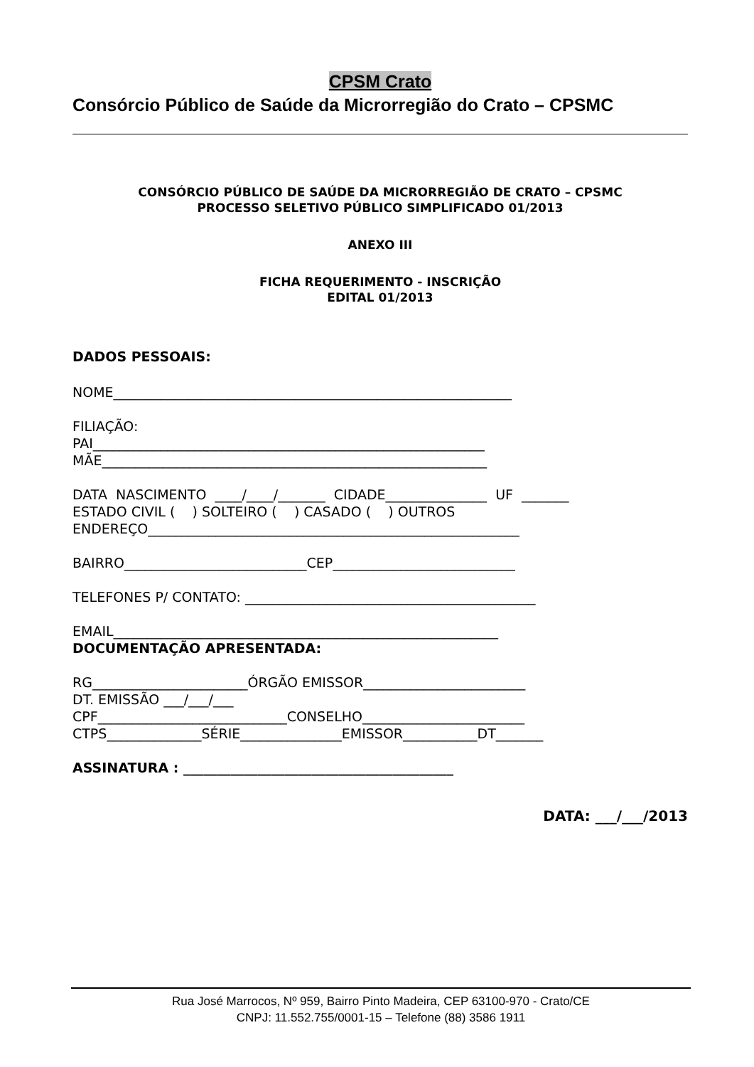CPSM Crato
Consórcio Público de Saúde da Microrregião do Crato – CPSMC
CONSÓRCIO PÚBLICO DE SAÚDE DA MICRORREGIÃO DE CRATO – CPSMC
PROCESSO SELETIVO PÚBLICO SIMPLIFICADO 01/2013
ANEXO III
FICHA REQUERIMENTO - INSCRIÇÃO
EDITAL 01/2013
DADOS PESSOAIS:
NOME___________________________________________________________
FILIAÇÃO:
PAI__________________________________________________________
MÃE_________________________________________________________
DATA NASCIMENTO ____/____/_______ CIDADE_______________ UF _______
ESTADO CIVIL ( ) SOLTEIRO ( ) CASADO ( ) OUTROS
ENDEREÇO_______________________________________________________
BAIRRO___________________________CEP___________________________
TELEFONES P/ CONTATO: ___________________________________________
EMAIL_________________________________________________________
DOCUMENTAÇÃO APRESENTADA:
RG_______________________ÓRGÃO EMISSOR________________________
DT. EMISSÃO ___/___/___
CPF____________________________CONSELHO________________________
CTPS______________SÉRIE_______________EMISSOR___________DT_______
ASSINATURA : ________________________________________
DATA: ___/___/2013
Rua José Marrocos, Nº 959, Bairro Pinto Madeira, CEP 63100-970 - Crato/CE
CNPJ: 11.552.755/0001-15 – Telefone (88) 3586 1911